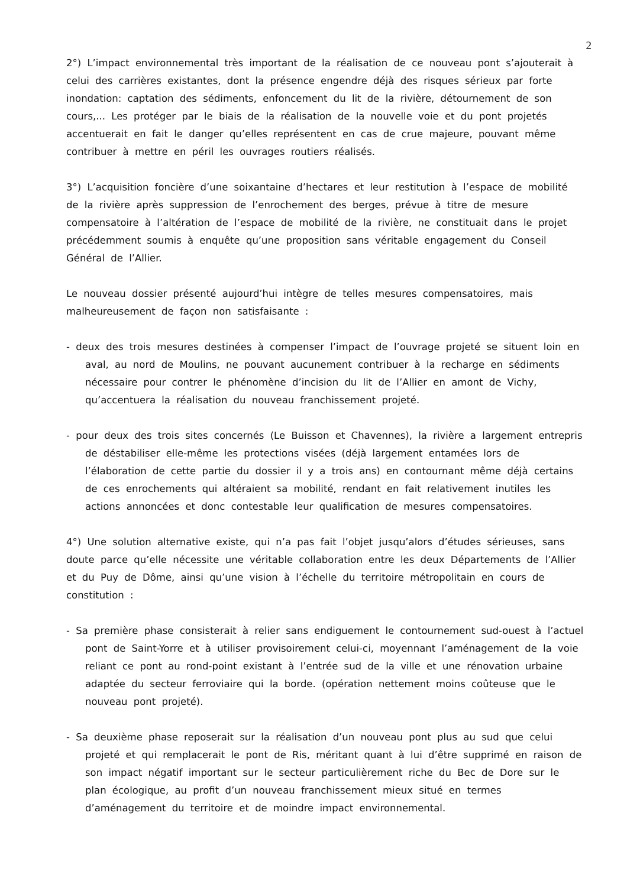2
2°) L’impact environnemental très important de la réalisation de ce nouveau pont s’ajouterait à celui des carrières existantes, dont la présence engendre déjà des risques sérieux par forte inondation: captation des sédiments, enfoncement du lit de la rivière, détournement de son cours,... Les protéger par le biais de la réalisation de la nouvelle voie et du pont projetés accentuerait en fait le danger qu’elles représentent en cas de crue majeure, pouvant même contribuer à mettre en péril les ouvrages routiers réalisés.
3°) L’acquisition foncière d’une soixantaine d’hectares et leur restitution à l’espace de mobilité de la rivière après suppression de l’enrochement des berges, prévue à titre de mesure compensatoire à l’altération de l’espace de mobilité de la rivière, ne constituait dans le projet précédemment soumis à enquête qu’une proposition sans véritable engagement du Conseil Général de l’Allier.
Le nouveau dossier présenté aujourd’hui intègre de telles mesures compensatoires, mais malheureusement de façon non satisfaisante :
- deux des trois mesures destinées à compenser l’impact de l’ouvrage projeté se situent loin en aval, au nord de Moulins, ne pouvant aucunement contribuer à la recharge en sédiments nécessaire pour contrer le phénomène d’incision du lit de l’Allier en amont de Vichy, qu’accentuera la réalisation du nouveau franchissement projeté.
- pour deux des trois sites concernés (Le Buisson et Chavennes), la rivière a largement entrepris de déstabiliser elle-même les protections visées (déjà largement entamées lors de l’élaboration de cette partie du dossier il y a trois ans) en contournant même déjà certains de ces enrochements qui altéraient sa mobilité, rendant en fait relativement inutiles les actions annoncées et donc contestable leur qualification de mesures compensatoires.
4°) Une solution alternative existe, qui n’a pas fait l’objet jusqu’alors d’études sérieuses, sans doute parce qu’elle nécessite une véritable collaboration entre les deux Départements de l’Allier et du Puy de Dôme, ainsi qu’une vision à l’échelle du territoire métropolitain en cours de constitution :
- Sa première phase consisterait à relier sans endiguement le contournement sud-ouest à l’actuel pont de Saint-Yorre et à utiliser provisoirement celui-ci, moyennant l’aménagement de la voie reliant ce pont au rond-point existant à l’entrée sud de la ville et une rénovation urbaine adaptée du secteur ferroviaire qui la borde. (opération nettement moins coûteuse que le nouveau pont projeté).
- Sa deuxième phase reposerait sur la réalisation d’un nouveau pont plus au sud que celui projeté et qui remplacerait le pont de Ris, méritant quant à lui d’être supprimé en raison de son impact négatif important sur le secteur particulièrement riche du Bec de Dore sur le plan écologique, au profit d’un nouveau franchissement mieux situé en termes d’aménagement du territoire et de moindre impact environnemental.